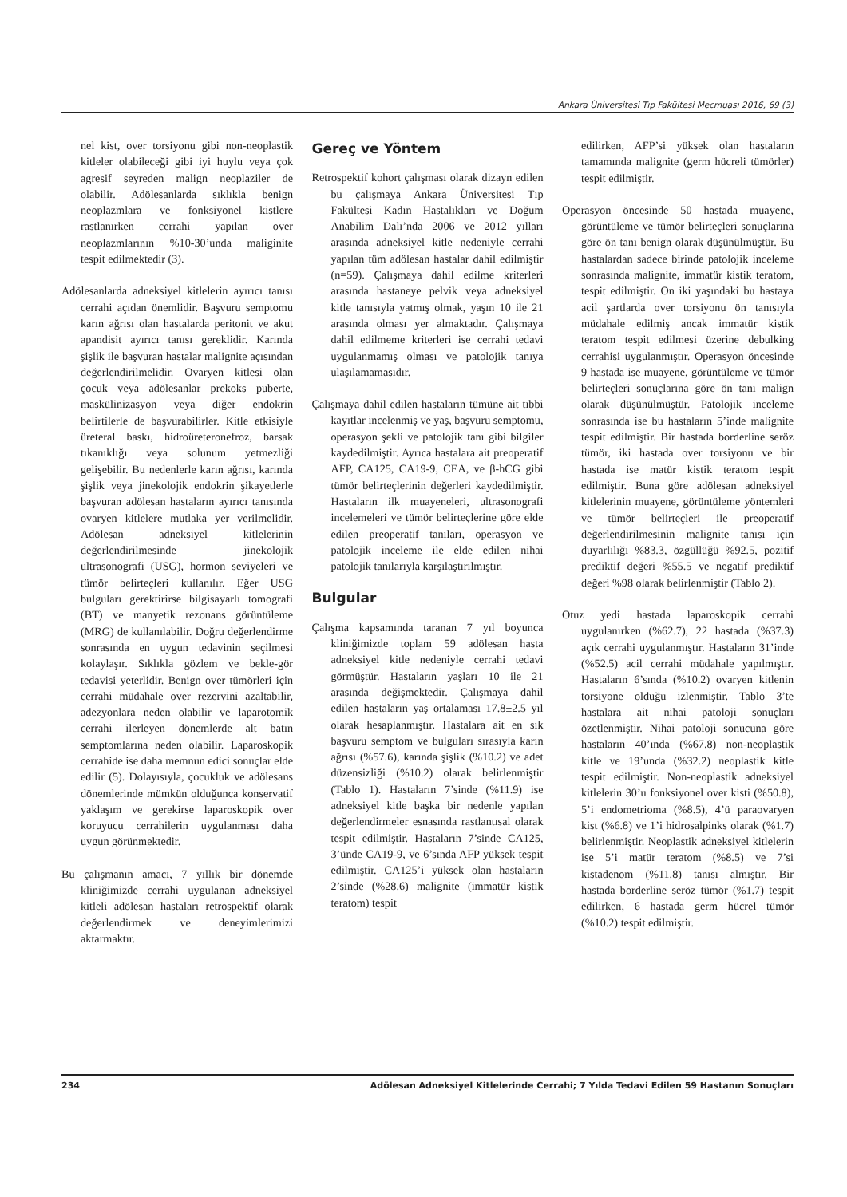Ankara Üniversitesi Tıp Fakültesi Mecmuası 2016, 69 (3)
nel kist, over torsiyonu gibi non-neoplastik kitleler olabileceği gibi iyi huylu veya çok agresif seyreden malign neoplaziler de olabilir. Adölesanlarda sıklıkla benign neoplazmlara ve fonksiyonel kistlere rastlanırken cerrahi yapılan over neoplazmlarının %10-30’unda maliginite tespit edilmektedir (3).
Adölesanlarda adneksiyel kitlelerin ayırıcı tanısı cerrahi açıdan önemlidir. Başvuru semptomu karın ağrısı olan hastalarda peritonit ve akut apandisit ayırıcı tanısı gereklidir. Karında şişlik ile başvuran hastalar malignite açısından değerlendirilmelidir. Ovaryen kitlesi olan çocuk veya adölesanlar prekoks puberte, maskülinizasyon veya diğer endokrin belirtilerle de başvurabilirler. Kitle etkisiyle üreteral baskı, hidroüreteronefroz, barsak tıkanıklığı veya solunum yetmezliği gelişebilir. Bu nedenlerle karın ağrısı, karında şişlik veya jinekolojik endokrin şikayetlerle başvuran adölesan hastaların ayırıcı tanısında ovaryen kitlelere mutlaka yer verilmelidir. Adölesan adneksiyel kitlelerinin değerlendirilmesinde jinekolojik ultrasonografi (USG), hormon seviyeleri ve tümör belirteçleri kullanılır. Eğer USG bulguları gerektirirse bilgisayarlı tomografi (BT) ve manyetik rezonans görüntüleme (MRG) de kullanılabilir. Doğru değerlendirme sonrasında en uygun tedavinin seçilmesi kolaylaşır. Sıklıkla gözlem ve bekle-gör tedavisi yeterlidir. Benign over tümörleri için cerrahi müdahale over rezervini azaltabilir, adezyonlara neden olabilir ve laparotomik cerrahi ilerleyen dönemlerde alt batın semptomlarına neden olabilir. Laparoskopik cerrahide ise daha memnun edici sonuçlar elde edilir (5). Dolayısıyla, çocukluk ve adölesans dönemlerinde mümkün olduğunca konservatif yaklaşım ve gerekirse laparoskopik over koruyucu cerrahilerin uygulanması daha uygun görünmektedir.
Bu çalışmanın amacı, 7 yıllık bir dönemde kliniğimizde cerrahi uygulanan adneksiyel kitleli adölesan hastaları retrospektif olarak değerlendirmek ve deneyimlerimizi aktarmaktır.
Gereç ve Yöntem
Retrospektif kohort çalışması olarak dizayn edilen bu çalışmaya Ankara Üniversitesi Tıp Fakültesi Kadın Hastalıkları ve Doğum Anabilim Dalı’nda 2006 ve 2012 yılları arasında adneksiyel kitle nedeniyle cerrahi yapılan tüm adölesan hastalar dahil edilmiştir (n=59). Çalışmaya dahil edilme kriterleri arasında hastaneye pelvik veya adneksiyel kitle tanısıyla yatmış olmak, yaşın 10 ile 21 arasında olması yer almaktadır. Çalışmaya dahil edilmeme kriterleri ise cerrahi tedavi uygulanmamış olması ve patolojik tanıya ulaşılamamasıdır.
Çalışmaya dahil edilen hastaların tümüne ait tıbbi kayıtlar incelenmiş ve yaş, başvuru semptomu, operasyon şekli ve patolojik tanı gibi bilgiler kaydedilmiştir. Ayrıca hastalara ait preoperatif AFP, CA125, CA19-9, CEA, ve β-hCG gibi tümör belirteçlerinin değerleri kaydedilmiştir. Hastaların ilk muayeneleri, ultrasonografi incelemeleri ve tümör belirteçlerine göre elde edilen preoperatif tanıları, operasyon ve patolojik inceleme ile elde edilen nihai patolojik tanılarıyla karşılaştırılmıştır.
Bulgular
Çalışma kapsamında taranan 7 yıl boyunca kliniğimizde toplam 59 adölesan hasta adneksiyel kitle nedeniyle cerrahi tedavi görmüştür. Hastaların yaşları 10 ile 21 arasında değişmektedir. Çalışmaya dahil edilen hastaların yaş ortalaması 17.8±2.5 yıl olarak hesaplanmıştır. Hastalara ait en sık başvuru semptom ve bulguları sırasıyla karın ağrısı (%57.6), karında şişlik (%10.2) ve adet düzensizliği (%10.2) olarak belirlenmiştir (Tablo 1). Hastaların 7’sinde (%11.9) ise adneksiyel kitle başka bir nedenle yapılan değerlendirmeler esnasında rastlantısal olarak tespit edilmiştir. Hastaların 7’sinde CA125, 3’ünde CA19-9, ve 6’sında AFP yüksek tespit edilmiştir. CA125’i yüksek olan hastaların 2’sinde (%28.6) malignite (immatür kistik teratom) tespit
edilirken, AFP’si yüksek olan hastaların tamamında malignite (germ hücreli tümörler) tespit edilmiştir.
Operasyon öncesinde 50 hastada muayene, görüntüleme ve tümör belirteçleri sonuçlarına göre ön tanı benign olarak düşünülmüştür. Bu hastalardan sadece birinde patolojik inceleme sonrasında malignite, immatür kistik teratom, tespit edilmiştir. On iki yaşındaki bu hastaya acil şartlarda over torsiyonu ön tanısıyla müdahale edilmiş ancak immatür kistik teratom tespit edilmesi üzerine debulking cerrahisi uygulanmıştır. Operasyon öncesinde 9 hastada ise muayene, görüntüleme ve tümör belirteçleri sonuçlarına göre ön tanı malign olarak düşünülmüştür. Patolojik inceleme sonrasında ise bu hastaların 5’inde malignite tespit edilmiştir. Bir hastada borderline seröz tümör, iki hastada over torsiyonu ve bir hastada ise matür kistik teratom tespit edilmiştir. Buna göre adölesan adneksiyel kitlelerinin muayene, görüntüleme yöntemleri ve tümör belirteçleri ile preoperatif değerlendirilmesinin malignite tanısı için duyarlılığı %83.3, özgüllüğü %92.5, pozitif prediktif değeri %55.5 ve negatif prediktif değeri %98 olarak belirlenmiştir (Tablo 2).
Otuz yedi hastada laparoskopik cerrahi uygulanırken (%62.7), 22 hastada (%37.3) açık cerrahi uygulanmıştır. Hastaların 31’inde (%52.5) acil cerrahi müdahale yapılmıştır. Hastaların 6’sında (%10.2) ovaryen kitlenin torsiyone olduğu izlenmiştir. Tablo 3’te hastalara ait nihai patoloji sonuçları özetlenmiştir. Nihai patoloji sonucuna göre hastaların 40’ında (%67.8) non-neoplastik kitle ve 19’unda (%32.2) neoplastik kitle tespit edilmiştir. Non-neoplastik adneksiyel kitlelerin 30’u fonksiyonel over kisti (%50.8), 5’i endometrioma (%8.5), 4’ü paraovaryen kist (%6.8) ve 1’i hidrosalpinks olarak (%1.7) belirlenmiştir. Neoplastik adneksiyel kitlelerin ise 5’i matür teratom (%8.5) ve 7’si kistadenom (%11.8) tanısı almıştır. Bir hastada borderline seröz tümör (%1.7) tespit edilirken, 6 hastada germ hücrel tümör (%10.2) tespit edilmiştir.
234 Adölesan Adneksiyel Kitlelerinde Cerrahi; 7 Yılda Tedavi Edilen 59 Hastanın Sonuçları